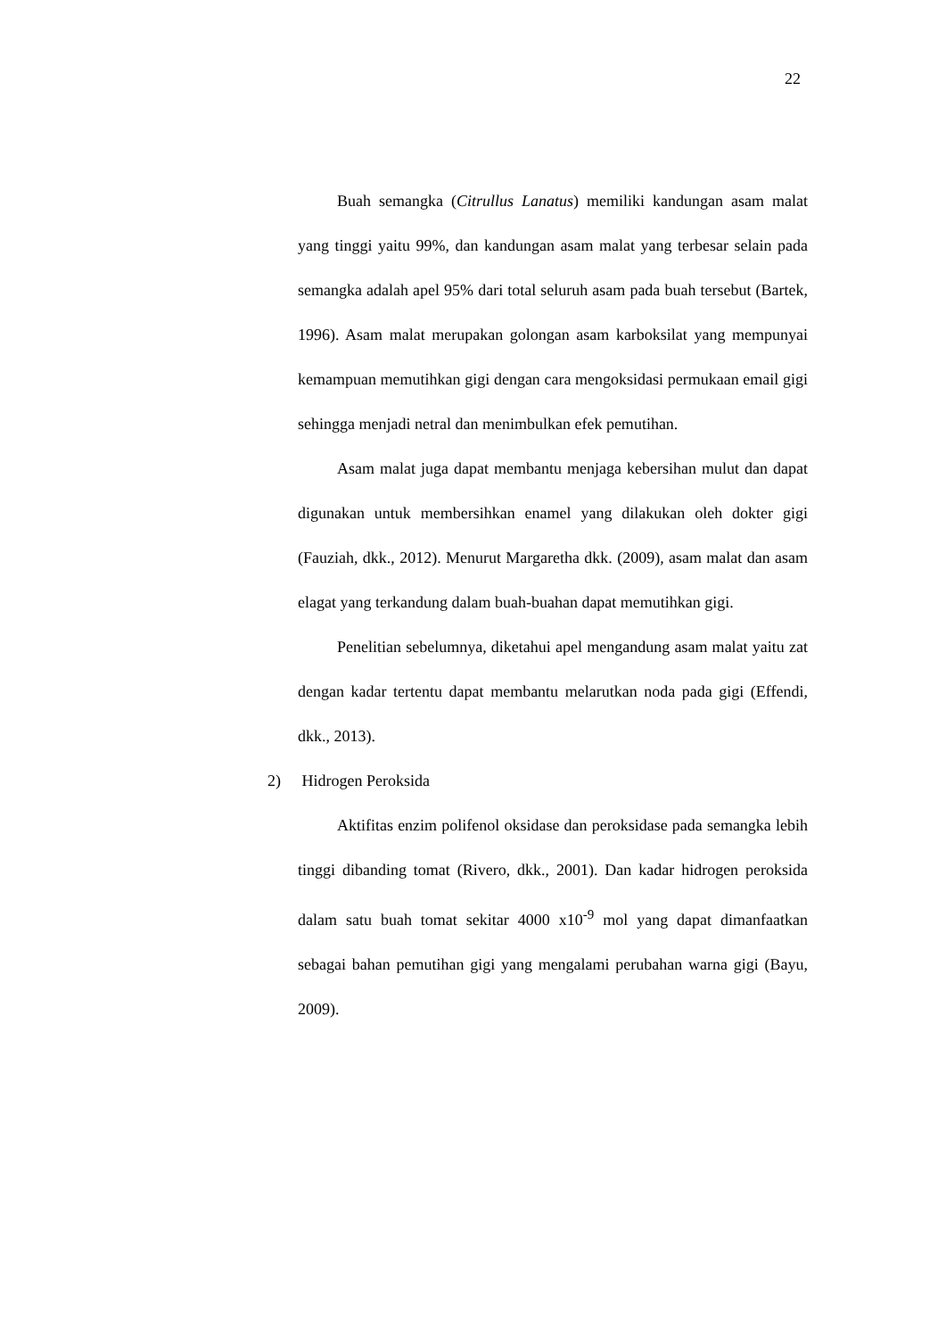22
Buah semangka (Citrullus Lanatus) memiliki kandungan asam malat yang tinggi yaitu 99%, dan kandungan asam malat yang terbesar selain pada semangka adalah apel 95% dari total seluruh asam pada buah tersebut (Bartek, 1996). Asam malat merupakan golongan asam karboksilat yang mempunyai kemampuan memutihkan gigi dengan cara mengoksidasi permukaan email gigi sehingga menjadi netral dan menimbulkan efek pemutihan.
Asam malat juga dapat membantu menjaga kebersihan mulut dan dapat digunakan untuk membersihkan enamel yang dilakukan oleh dokter gigi (Fauziah, dkk., 2012). Menurut Margaretha dkk. (2009), asam malat dan asam elagat yang terkandung dalam buah-buahan dapat memutihkan gigi.
Penelitian sebelumnya, diketahui apel mengandung asam malat yaitu zat dengan kadar tertentu dapat membantu melarutkan noda pada gigi (Effendi, dkk., 2013).
2) Hidrogen Peroksida
Aktifitas enzim polifenol oksidase dan peroksidase pada semangka lebih tinggi dibanding tomat (Rivero, dkk., 2001). Dan kadar hidrogen peroksida dalam satu buah tomat sekitar 4000 x10<sup>-9</sup> mol yang dapat dimanfaatkan sebagai bahan pemutihan gigi yang mengalami perubahan warna gigi (Bayu, 2009).